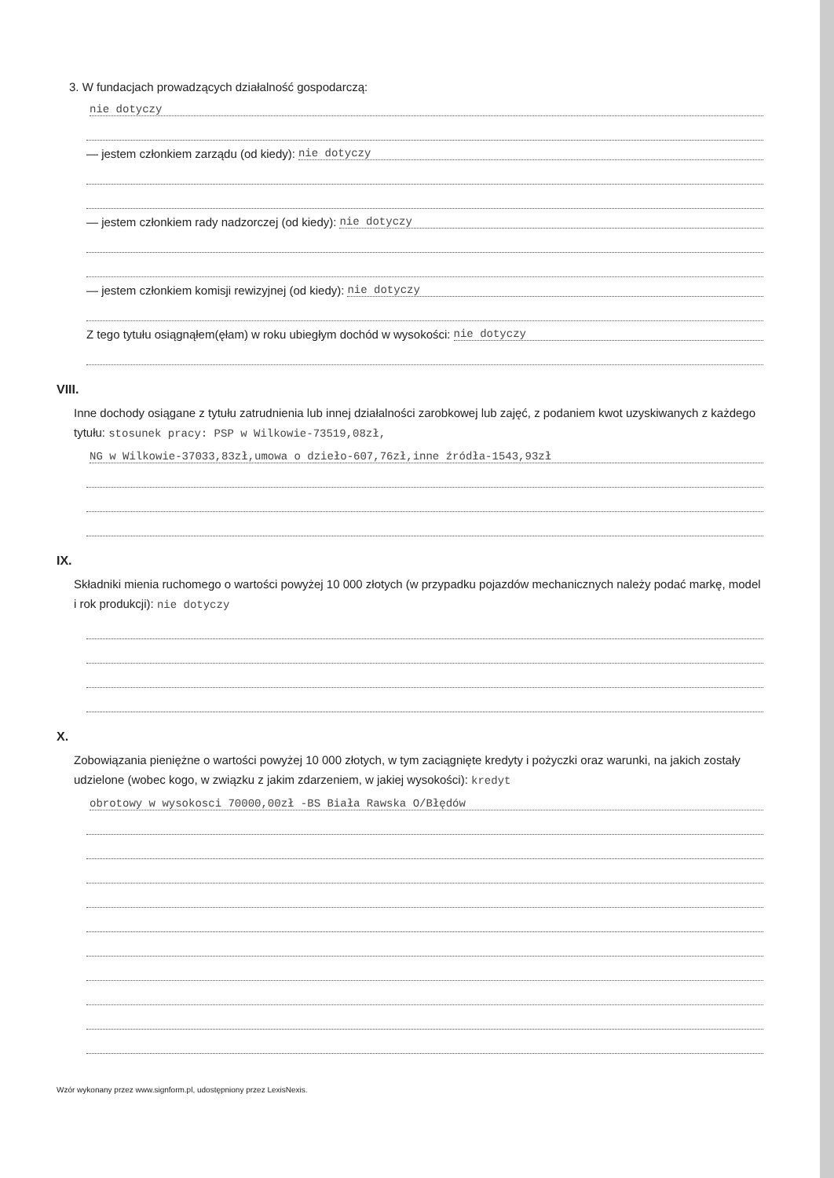3. W fundacjach prowadzących działalność gospodarczą:
nie dotyczy
— jestem członkiem zarządu (od kiedy): nie dotyczy
— jestem członkiem rady nadzorczej (od kiedy): nie dotyczy
— jestem członkiem komisji rewizyjnej (od kiedy): nie dotyczy
Z tego tytułu osiągnąłem(ęłam) w roku ubiegłym dochód w wysokości: nie dotyczy
VIII.
Inne dochody osiągane z tytułu zatrudnienia lub innej działalności zarobkowej lub zajęć, z podaniem kwot uzyskiwanych z każdego tytułu: stosunek pracy: PSP w Wilkowie-73519,08zł,
NG w Wilkowie-37033,83zł,umowa o dzieło-607,76zł,inne źródła-1543,93zł
IX.
Składniki mienia ruchomego o wartości powyżej 10 000 złotych (w przypadku pojazdów mechanicznych należy podać markę, model i rok produkcji): nie dotyczy
X.
Zobowiązania pieniężne o wartości powyżej 10 000 złotych, w tym zaciągnięte kredyty i pożyczki oraz warunki, na jakich zostały udzielone (wobec kogo, w związku z jakim zdarzeniem, w jakiej wysokości): kredyt
obrotowy w wysokosci 70000,00zł -BS Biała Rawska O/Błędów
Wzór wykonany przez www.signform.pl, udostępniony przez LexisNexis.